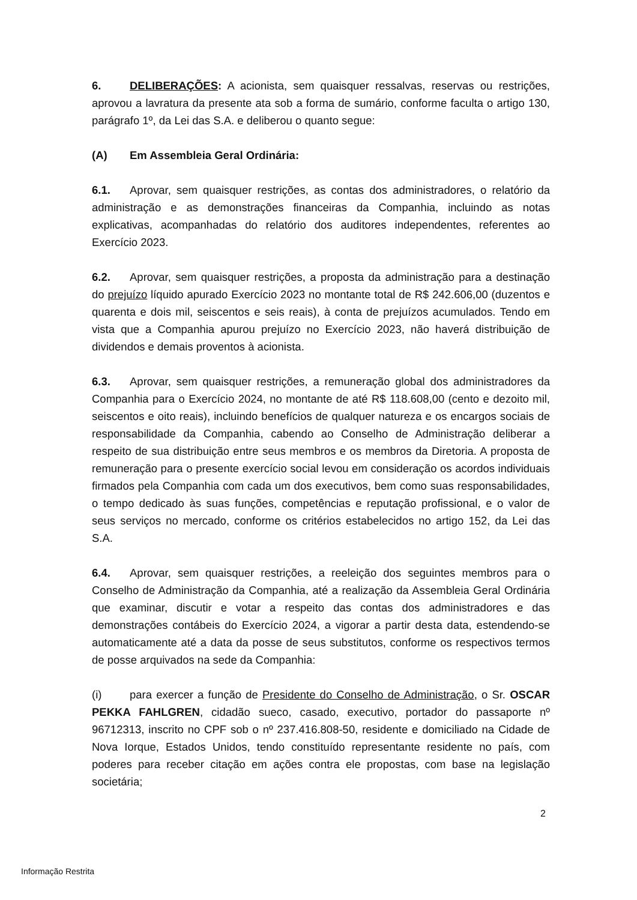6. DELIBERAÇÕES: A acionista, sem quaisquer ressalvas, reservas ou restrições, aprovou a lavratura da presente ata sob a forma de sumário, conforme faculta o artigo 130, parágrafo 1º, da Lei das S.A. e deliberou o quanto segue:
(A) Em Assembleia Geral Ordinária:
6.1. Aprovar, sem quaisquer restrições, as contas dos administradores, o relatório da administração e as demonstrações financeiras da Companhia, incluindo as notas explicativas, acompanhadas do relatório dos auditores independentes, referentes ao Exercício 2023.
6.2. Aprovar, sem quaisquer restrições, a proposta da administração para a destinação do prejuízo líquido apurado Exercício 2023 no montante total de R$ 242.606,00 (duzentos e quarenta e dois mil, seiscentos e seis reais), à conta de prejuízos acumulados. Tendo em vista que a Companhia apurou prejuízo no Exercício 2023, não haverá distribuição de dividendos e demais proventos à acionista.
6.3. Aprovar, sem quaisquer restrições, a remuneração global dos administradores da Companhia para o Exercício 2024, no montante de até R$ 118.608,00 (cento e dezoito mil, seiscentos e oito reais), incluindo benefícios de qualquer natureza e os encargos sociais de responsabilidade da Companhia, cabendo ao Conselho de Administração deliberar a respeito de sua distribuição entre seus membros e os membros da Diretoria. A proposta de remuneração para o presente exercício social levou em consideração os acordos individuais firmados pela Companhia com cada um dos executivos, bem como suas responsabilidades, o tempo dedicado às suas funções, competências e reputação profissional, e o valor de seus serviços no mercado, conforme os critérios estabelecidos no artigo 152, da Lei das S.A.
6.4. Aprovar, sem quaisquer restrições, a reeleição dos seguintes membros para o Conselho de Administração da Companhia, até a realização da Assembleia Geral Ordinária que examinar, discutir e votar a respeito das contas dos administradores e das demonstrações contábeis do Exercício 2024, a vigorar a partir desta data, estendendo-se automaticamente até a data da posse de seus substitutos, conforme os respectivos termos de posse arquivados na sede da Companhia:
(i) para exercer a função de Presidente do Conselho de Administração, o Sr. OSCAR PEKKA FAHLGREN, cidadão sueco, casado, executivo, portador do passaporte nº 96712313, inscrito no CPF sob o nº 237.416.808-50, residente e domiciliado na Cidade de Nova Iorque, Estados Unidos, tendo constituído representante residente no país, com poderes para receber citação em ações contra ele propostas, com base na legislação societária;
2
Informação Restrita